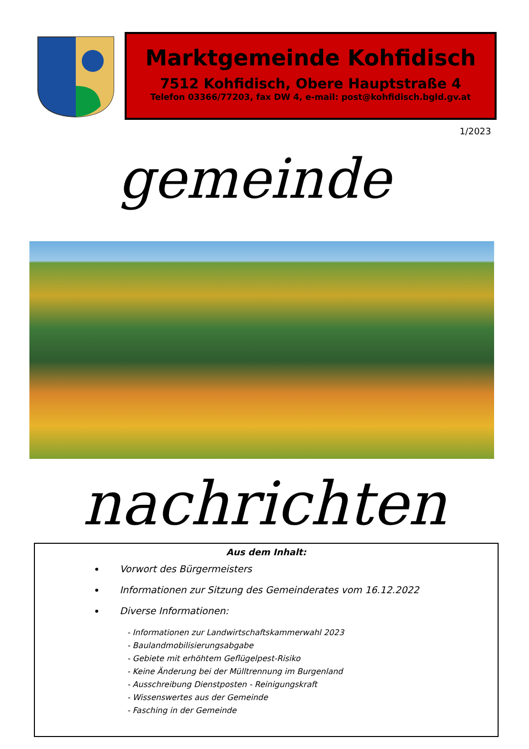Marktgemeinde Kohfidisch
7512 Kohfidisch, Obere Hauptstraße 4
Telefon 03366/77203, fax DW 4, e-mail: post@kohfidisch.bgld.gv.at
1/2023
gemeinde
nachrichten
Aus dem Inhalt:
Vorwort des Bürgermeisters
Informationen zur Sitzung des Gemeinderates vom 16.12.2022
Diverse Informationen:
- Informationen zur Landwirtschaftskammerwahl 2023
- Baulandmobilisierungsabgabe
- Gebiete mit erhöhtem Geflügelpest-Risiko
- Keine Änderung bei der Mülltrennung im Burgenland
- Ausschreibung Dienstposten - Reinigungskraft
- Wissenswertes aus der Gemeinde
- Fasching in der Gemeinde